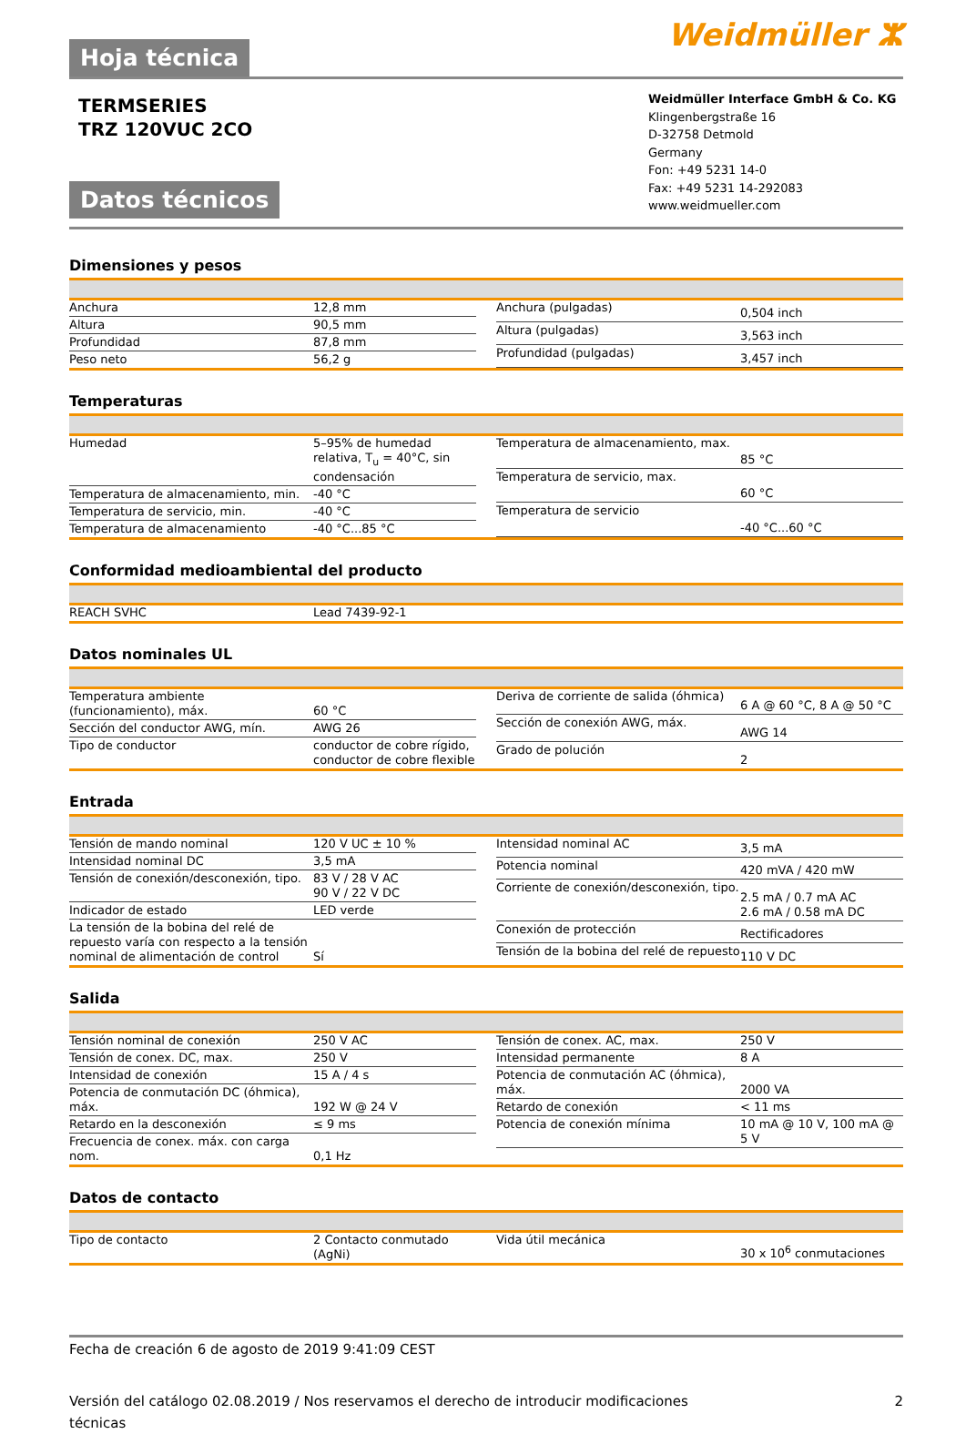Hoja técnica Weidmüller ⵣ
TERMSERIES
TRZ 120VUC 2CO
Datos técnicos
Weidmüller Interface GmbH & Co. KG
Klingenbergstraße 16
D-32758 Detmold
Germany
Fon: +49 5231 14-0
Fax: +49 5231 14-292083
www.weidmueller.com
Dimensiones y pesos
| Anchura | 12,8 mm |
| Altura | 90,5 mm |
| Profundidad | 87,8 mm |
| Peso neto | 56,2 g |
| Anchura (pulgadas) | 0,504 inch |
| Altura (pulgadas) | 3,563 inch |
| Profundidad (pulgadas) | 3,457 inch |
Temperaturas
| Humedad | 5–95% de humedad relativa, T<sub>u</sub> = 40°C, sin condensación |
| Temperatura de almacenamiento, min. | -40 °C |
| Temperatura de servicio, min. | -40 °C |
| Temperatura de almacenamiento | -40 °C...85 °C |
| Temperatura de almacenamiento, max. | 85 °C |
| Temperatura de servicio, max. | 60 °C |
| Temperatura de servicio | -40 °C...60 °C |
Conformidad medioambiental del producto
| REACH SVHC | Lead 7439-92-1 |
Datos nominales UL
| Temperatura ambiente (funcionamiento), máx. | 60 °C |
| Sección del conductor AWG, mín. | AWG 26 |
| Tipo de conductor | conductor de cobre rígido, conductor de cobre flexible |
| Deriva de corriente de salida (óhmica) | 6 A @ 60 °C, 8 A @ 50 °C |
| Sección de conexión AWG, máx. | AWG 14 |
| Grado de polución | 2 |
Entrada
| Tensión de mando nominal | 120 V UC ± 10 % |
| Intensidad nominal DC | 3,5 mA |
| Tensión de conexión/desconexión, tipo. | 83 V / 28 V AC 90 V / 22 V DC |
| Indicador de estado | LED verde |
| La tensión de la bobina del relé de repuesto varía con respecto a la tensión nominal de alimentación de control | Sí |
| Intensidad nominal AC | 3,5 mA |
| Potencia nominal | 420 mVA / 420 mW |
| Corriente de conexión/desconexión, tipo. | 2.5 mA / 0.7 mA AC 2.6 mA / 0.58 mA DC |
| Conexión de protección | Rectificadores |
| Tensión de la bobina del relé de repuesto | 110 V DC |
Salida
| Tensión nominal de conexión | 250 V AC |
| Tensión de conex. DC, max. | 250 V |
| Intensidad de conexión | 15 A / 4 s |
| Potencia de conmutación DC (óhmica), máx. | 192 W @ 24 V |
| Retardo en la desconexión | ≤ 9 ms |
| Frecuencia de conex. máx. con carga nom. | 0,1 Hz |
| Tensión de conex. AC, max. | 250 V |
| Intensidad permanente | 8 A |
| Potencia de conmutación AC (óhmica), máx. | 2000 VA |
| Retardo de conexión | < 11 ms |
| Potencia de conexión mínima | 10 mA @ 10 V, 100 mA @ 5 V |
Datos de contacto
| Tipo de contacto | 2 Contacto conmutado (AgNi) |
| Vida útil mecánica | 30 x 10<sup>6</sup> conmutaciones |
Fecha de creación 6 de agosto de 2019 9:41:09 CEST
Versión del catálogo 02.08.2019 / Nos reservamos el derecho de introducir modificaciones técnicas 2